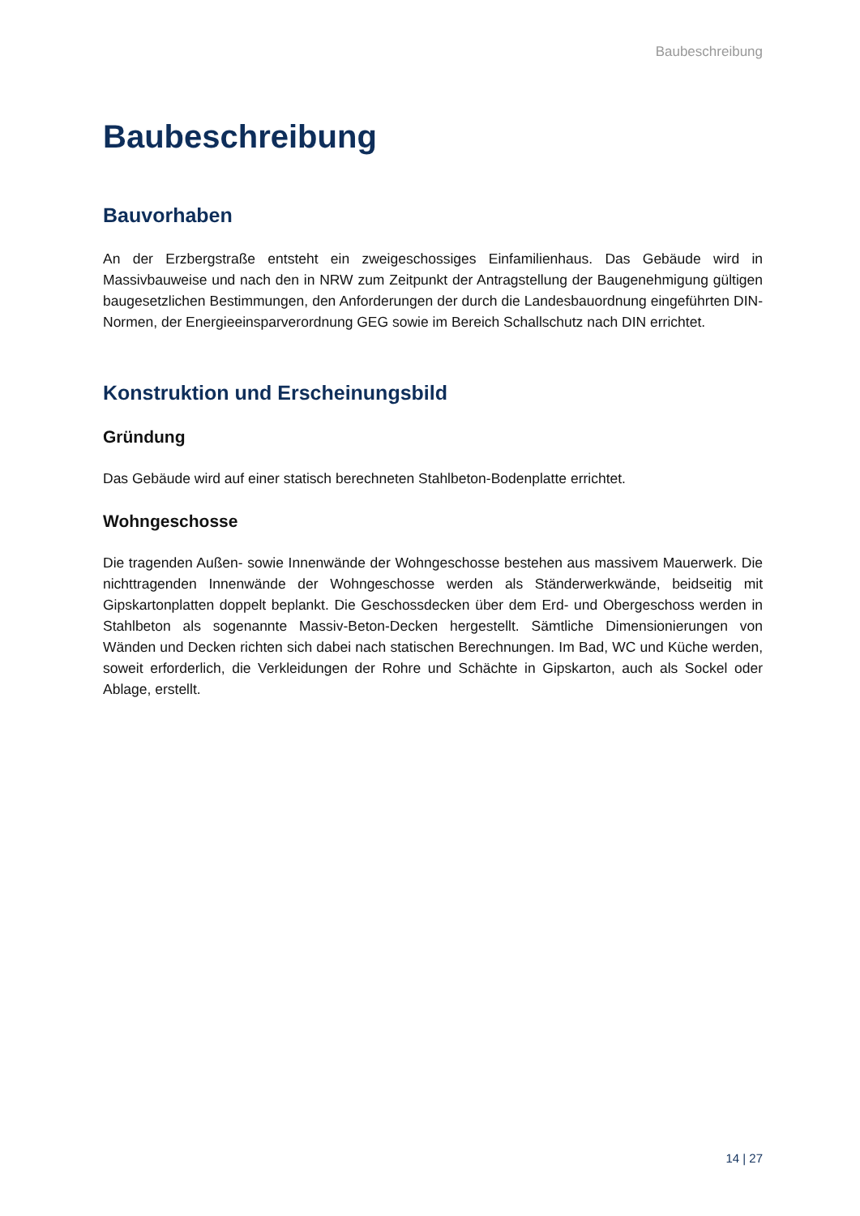Baubeschreibung
Baubeschreibung
Bauvorhaben
An der Erzbergstraße entsteht ein zweigeschossiges Einfamilienhaus. Das Gebäude wird in Massivbauweise und nach den in NRW zum Zeitpunkt der Antragstellung der Baugenehmigung gültigen baugesetzlichen Bestimmungen, den Anforderungen der durch die Landesbauordnung eingeführten DIN-Normen, der Energieeinsparverordnung GEG sowie im Bereich Schallschutz nach DIN errichtet.
Konstruktion und Erscheinungsbild
Gründung
Das Gebäude wird auf einer statisch berechneten Stahlbeton-Bodenplatte errichtet.
Wohngeschosse
Die tragenden Außen- sowie Innenwände der Wohngeschosse bestehen aus massivem Mauerwerk. Die nichttragenden Innenwände der Wohngeschosse werden als Ständerwerkwände, beidseitig mit Gipskartonplatten doppelt beplankt. Die Geschossdecken über dem Erd- und Obergeschoss werden in Stahlbeton als sogenannte Massiv-Beton-Decken hergestellt. Sämtliche Dimensionierungen von Wänden und Decken richten sich dabei nach statischen Berechnungen. Im Bad, WC und Küche werden, soweit erforderlich, die Verkleidungen der Rohre und Schächte in Gipskarton, auch als Sockel oder Ablage, erstellt.
14 | 27